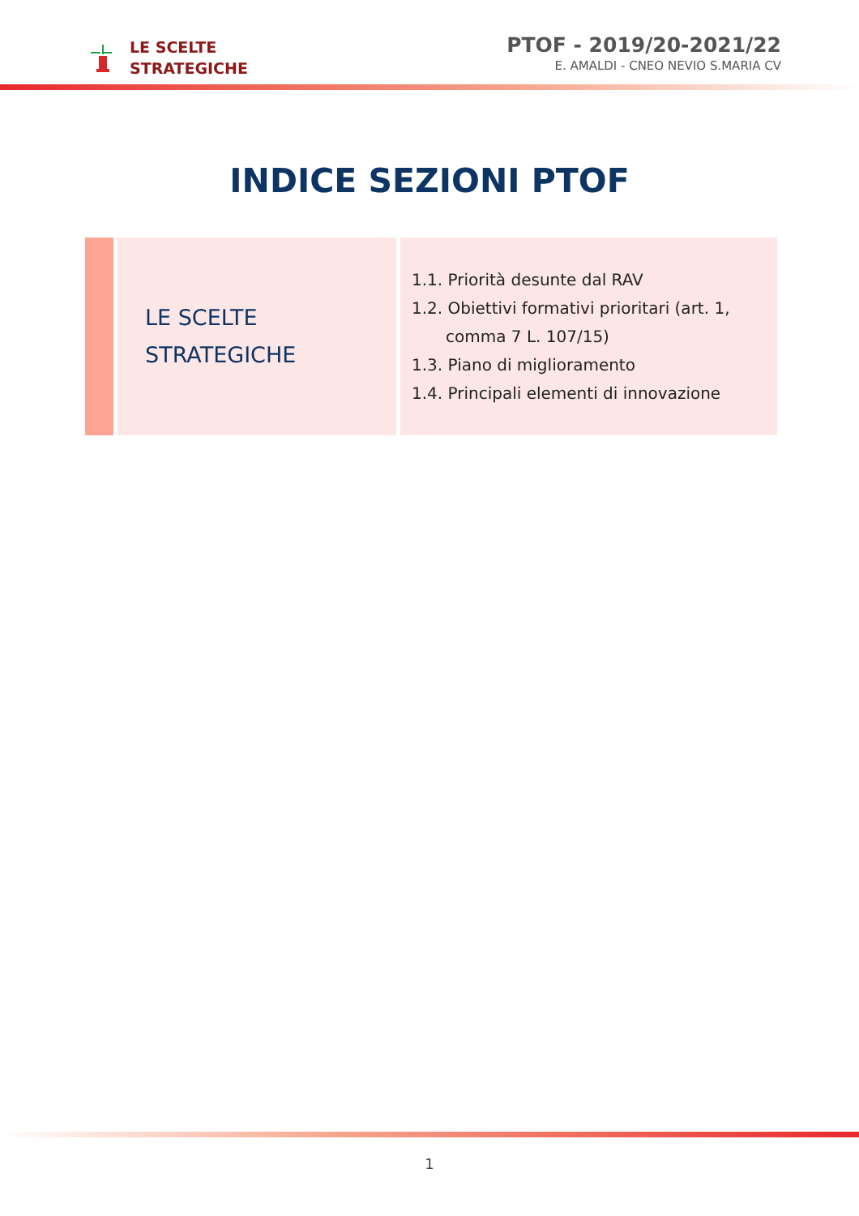LE SCELTE
STRATEGICHE
PTOF - 2019/20-2021/22
E. AMALDI - CNEO NEVIO S.MARIA CV
INDICE SEZIONI PTOF
| | LE SCELTE STRATEGICHE | 1.1. Priorità desunte dal RAV 1.2. Obiettivi formativi prioritari (art. 1, comma 7 L. 107/15) 1.3. Piano di miglioramento 1.4. Principali elementi di innovazione |
1